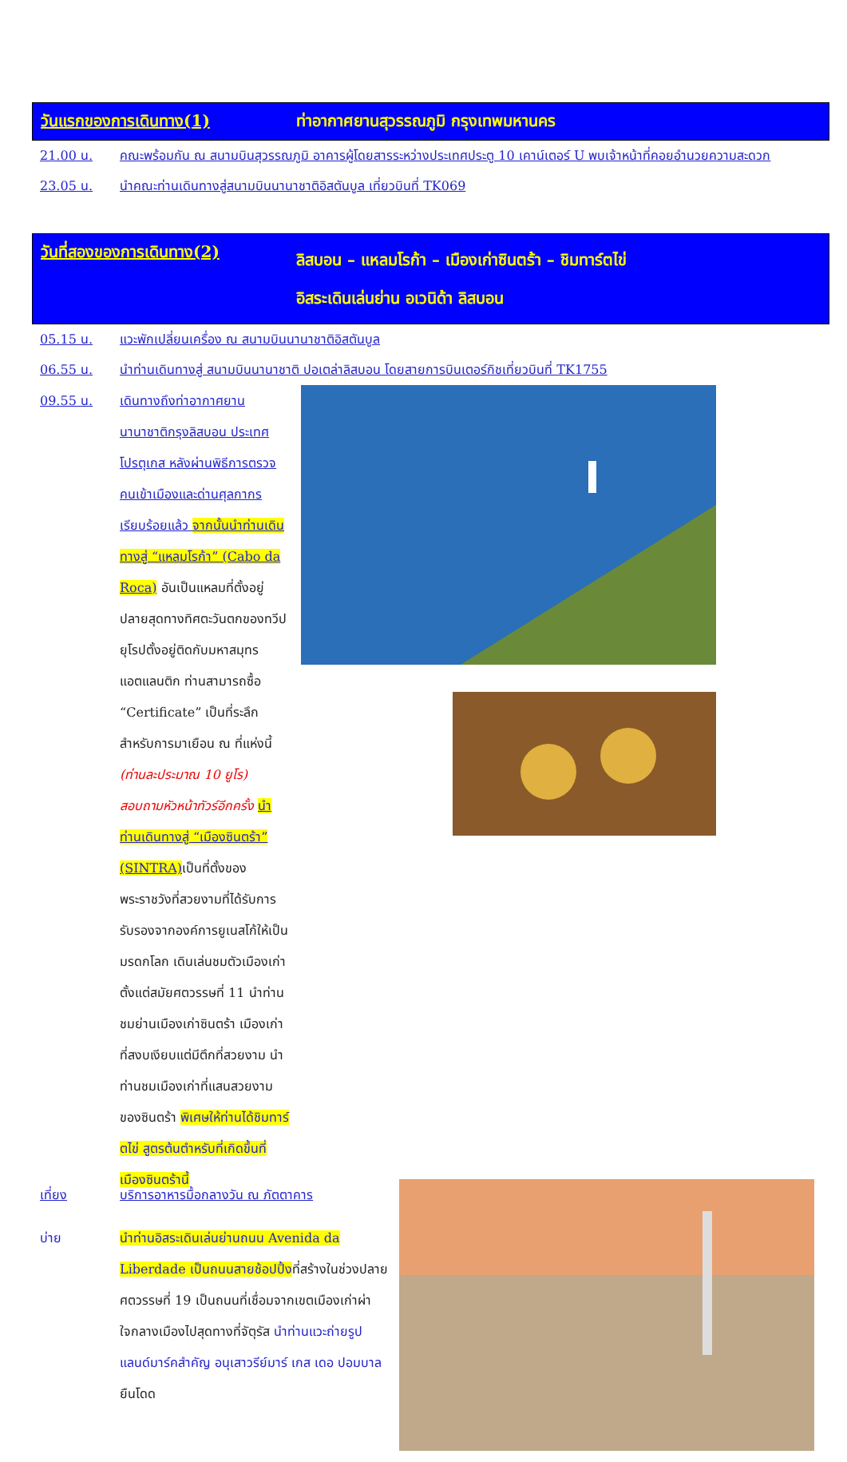วันแรกของการเดินทาง(1)
ท่าอากาศยานสุวรรณภูมิ กรุงเทพมหานคร
21.00 น. คณะพร้อมกัน ณ สนามบินสุวรรณภูมิ อาคารผู้โดยสารระหว่างประเทศประตู 10 เคาน์เตอร์ U พบเจ้าหน้าที่คอยอำนวยความสะดวก
23.05 น. นำคณะท่านเดินทางสู่สนามบินนานาชาติอิสตันบูล เที่ยวบินที่ TK069
วันที่สองของการเดินทาง(2)
ลิสบอน – แหลมโรก้า – เมืองเก่าซินตร้า – ชิมทาร์ตไข่
อิสระเดินเล่นย่าน อเวนิด้า ลิสบอน
05.15 น. แวะพักเปลี่ยนเครื่อง ณ สนามบินนานาชาติอิสตันบูล
06.55 น. นำท่านเดินทางสู่ สนามบินนานาชาติ ปอเตล่าลิสบอน โดยสายการบินเตอร์กิชเที่ยวบินที่ TK1755
09.55 น. เดินทางถึงท่าอากาศยานนานาชาติกรุงลิสบอน ประเทศโปรตุเกส หลังผ่านพิธีการตรวจคนเข้าเมืองและด่านศุลกากรเรียบร้อยแล้ว จากนั้นนำท่านเดินทางสู่ “แหลมโรก้า” (Cabo da Roca) อันเป็นแหลมที่ตั้งอยู่ปลายสุดทางทิศตะวันตกของทวีปยุโรปตั้งอยู่ติดกับมหาสมุทรแอตแลนติก ท่านสามารถซื้อ “Certificate” เป็นที่ระลึกสำหรับการมาเยือน ณ ที่แห่งนี้ (ท่านละประมาณ 10 ยูโร) สอบถามหัวหน้าทัวร์อีกครั้ง นำท่านเดินทางสู่ “เมืองซินตร้า” (SINTRA) เป็นที่ตั้งของพระราชวังที่สวยงามที่ได้รับการรับรองจากองค์การยูเนสโก้ให้เป็นมรดกโลก เดินเล่นชมตัวเมืองเก่าตั้งแต่สมัยศตวรรษที่ 11 นำท่านชมย่านเมืองเก่าซินตร้า เมืองเก่าที่สงบเงียบแต่มีตึกที่สวยงาม นำท่านชมเมืองเก่าที่แสนสวยงามของซินตร้า พิเศษให้ท่านได้ชิมทาร์ตไข่ สูตรต้นตำหรับที่เกิดขึ้นที่เมืองซินตร้านี้
เที่ยง บริการอาหารมื้อกลางวัน ณ ภัตตาคาร
บ่าย นำท่านอิสระเดินเล่นย่านถนน Avenida da Liberdade เป็นถนนสายช้อปปิ้งที่สร้างในช่วงปลายศตวรรษที่ 19 เป็นถนนที่เชื่อมจากเขตเมืองเก่าผ่าใจกลางเมืองไปสุดทางที่จัตุรัส นำท่านแวะถ่ายรูปแลนด์มาร์คสำคัญ อนุเสาวรีย์มาร์ เกส เดอ ปอมบาล ยืนโดด